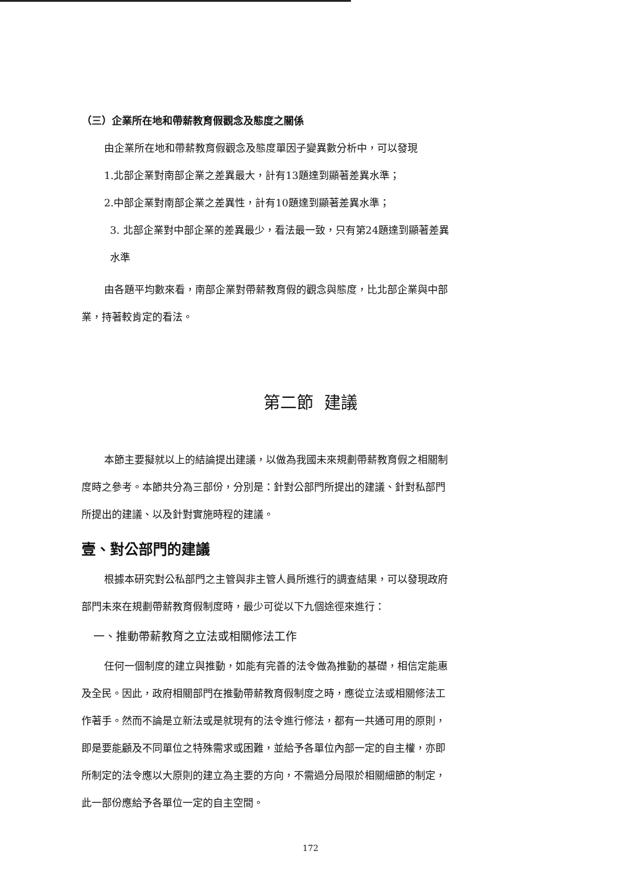（三）企業所在地和帶薪教育假觀念及態度之關係
由企業所在地和帶薪教育假觀念及態度單因子變異數分析中，可以發現
1.北部企業對南部企業之差異最大，計有13題達到顯著差異水準；
2.中部企業對南部企業之差異性，計有10題達到顯著差異水準；
3. 北部企業對中部企業的差異最少，看法最一致，只有第24題達到顯著差異
水準
由各題平均數來看，南部企業對帶薪教育假的觀念與態度，比北部企業與中部
業，持著較肯定的看法。
第二節 建議
本節主要擬就以上的結論提出建議，以做為我國未來規劃帶薪教育假之相關制
度時之參考。本節共分為三部份，分別是：針對公部門所提出的建議、針對私部門
所提出的建議、以及針對實施時程的建議。
壹、對公部門的建議
根據本研究對公私部門之主管與非主管人員所進行的調查結果，可以發現政府
部門未來在規劃帶薪教育假制度時，最少可從以下九個途徑來進行：
一、推動帶薪教育之立法或相關修法工作
任何一個制度的建立與推動，如能有完善的法令做為推動的基礎，相信定能惠
及全民。因此，政府相關部門在推動帶薪教育假制度之時，應從立法或相關修法工
作著手。然而不論是立新法或是就現有的法令進行修法，都有一共通可用的原則，
即是要能顧及不同單位之特殊需求或困難，並給予各單位內部一定的自主權，亦即
所制定的法令應以大原則的建立為主要的方向，不需過分局限於相關細節的制定，
此一部份應給予各單位一定的自主空間。
172